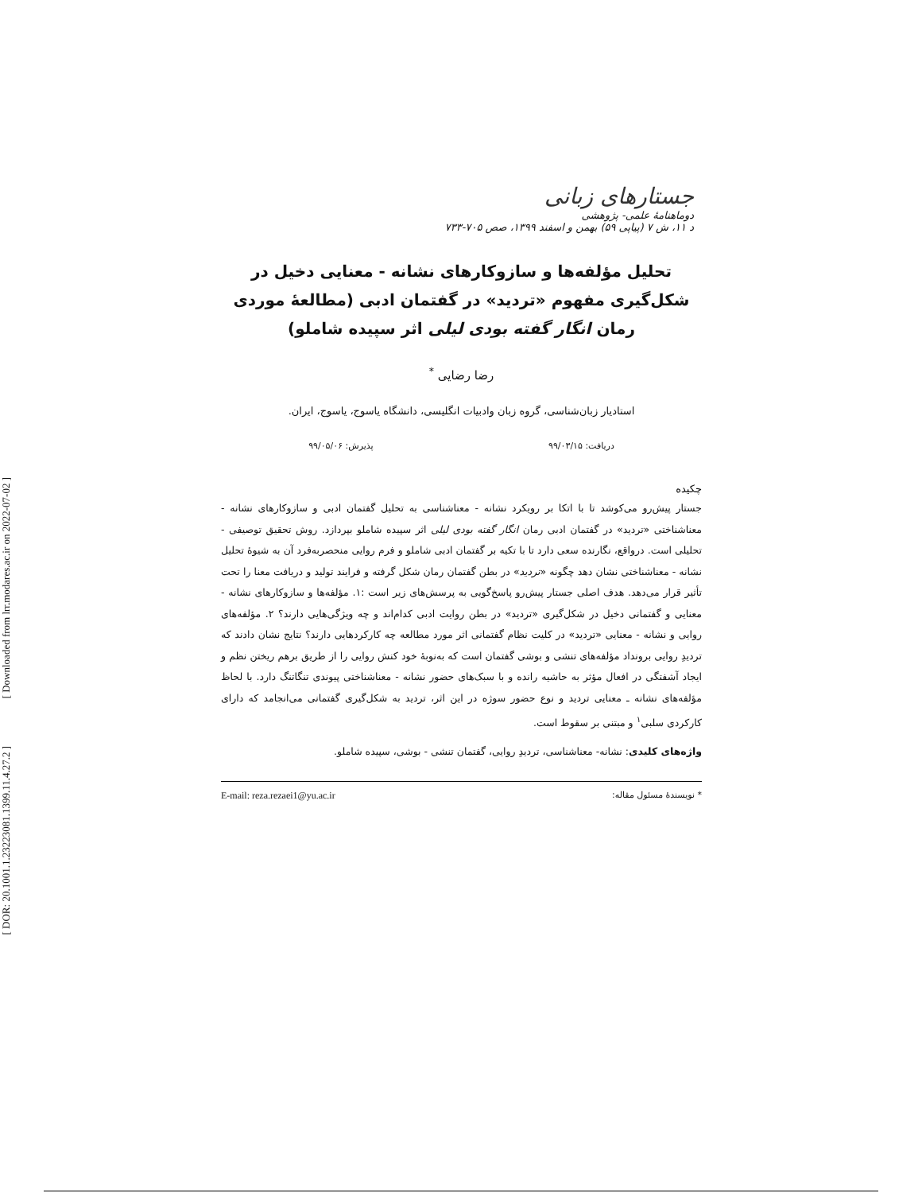[ Downloaded from lrr.modares.ac.ir on 2022-07-02 ]
[ DOR: 20.1001.1.23223081.1399.11.4.27.2 ]
جستارهای زبانی
دوماهنامهٔ علمی- پژوهشی
د ۱۱، ش ۷ (پیاپی ۵۹) بهمن و اسفند ۱۳۹۹، صص ۷۰۵-۷۳۳
تحلیل مؤلفه‌ها و سازوکارهای نشانه - معنایی دخیل در شکل‌گیری مفهوم «تردید» در گفتمان ادبی (مطالعهٔ موردی رمان انگار گفته بودی لیلی اثر سپیده شاملو)
رضا رضایی <sup>*</sup>
استادیار زبان‌شناسی، گروه زبان وادبیات انگلیسی، دانشگاه یاسوج، یاسوج، ایران.
دریافت: ۹۹/۰۳/۱۵ پذیرش: ۹۹/۰۵/۰۶
چکیده
جستار پیش‌رو می‌کوشد تا با اتکا بر رویکرد نشانه - معناشناسی به تحلیل گفتمان ادبی و سازوکارهای نشانه - معناشناختی «تردید» در گفتمان ادبی رمان انگار گفته بودی لیلی اثر سپیده شاملو بپردازد. روش تحقیق توصیفی - تحلیلی است. درواقع، نگارنده سعی دارد تا با تکیه بر گفتمان ادبی شاملو و فرم روایی منحصربه‌فرد آن به شیوهٔ تحلیل نشانه - معناشناختی نشان دهد چگونه «تردید» در بطن گفتمان رمان شکل گرفته و فرایند تولید و دریافت معنا را تحت تأثیر قرار می‌دهد. هدف اصلی جستار پیش‌رو پاسخ‌گویی به پرسش‌های زیر است :۱. مؤلفه‌ها و سازوکارهای نشانه - معنایی و گفتمانی دخیل در شکل‌گیری «تردید» در بطن روایت ادبی کدام‌اند و چه ویژگی‌هایی دارند؟ ۲. مؤلفه‌های روایی و نشانه - معنایی «تردید» در کلیت نظام گفتمانی اثر مورد مطالعه چه کارکردهایی دارند؟ نتایج نشان دادند که تردیدِ روایی برونداد مؤلفه‌های تنشی و بوشی گفتمان است که به‌نوبهٔ خود کنش روایی را از طریق برهم ریختن نظم و ایجاد آشفتگی در افعال مؤثر به حاشیه رانده و با سبک‌های حضور نشانه - معناشناختی پیوندی تنگاتنگ دارد. با لحاظ مؤلفه‌های نشانه ـ معنایی تردید و نوع حضور سوژه در این اثر، تردید به شکل‌گیری گفتمانی می‌انجامد که دارای کارکردی سلبی<sup>۱</sup> و مبتنی بر سقوط است.
واژه‌های کلیدی: نشانه- معناشناسی، تردیدِ روایی، گفتمان تنشی - بوشی، سپیده شاملو.
* نویسندهٔ مسئول مقاله: E-mail: reza.rezaei1@yu.ac.ir